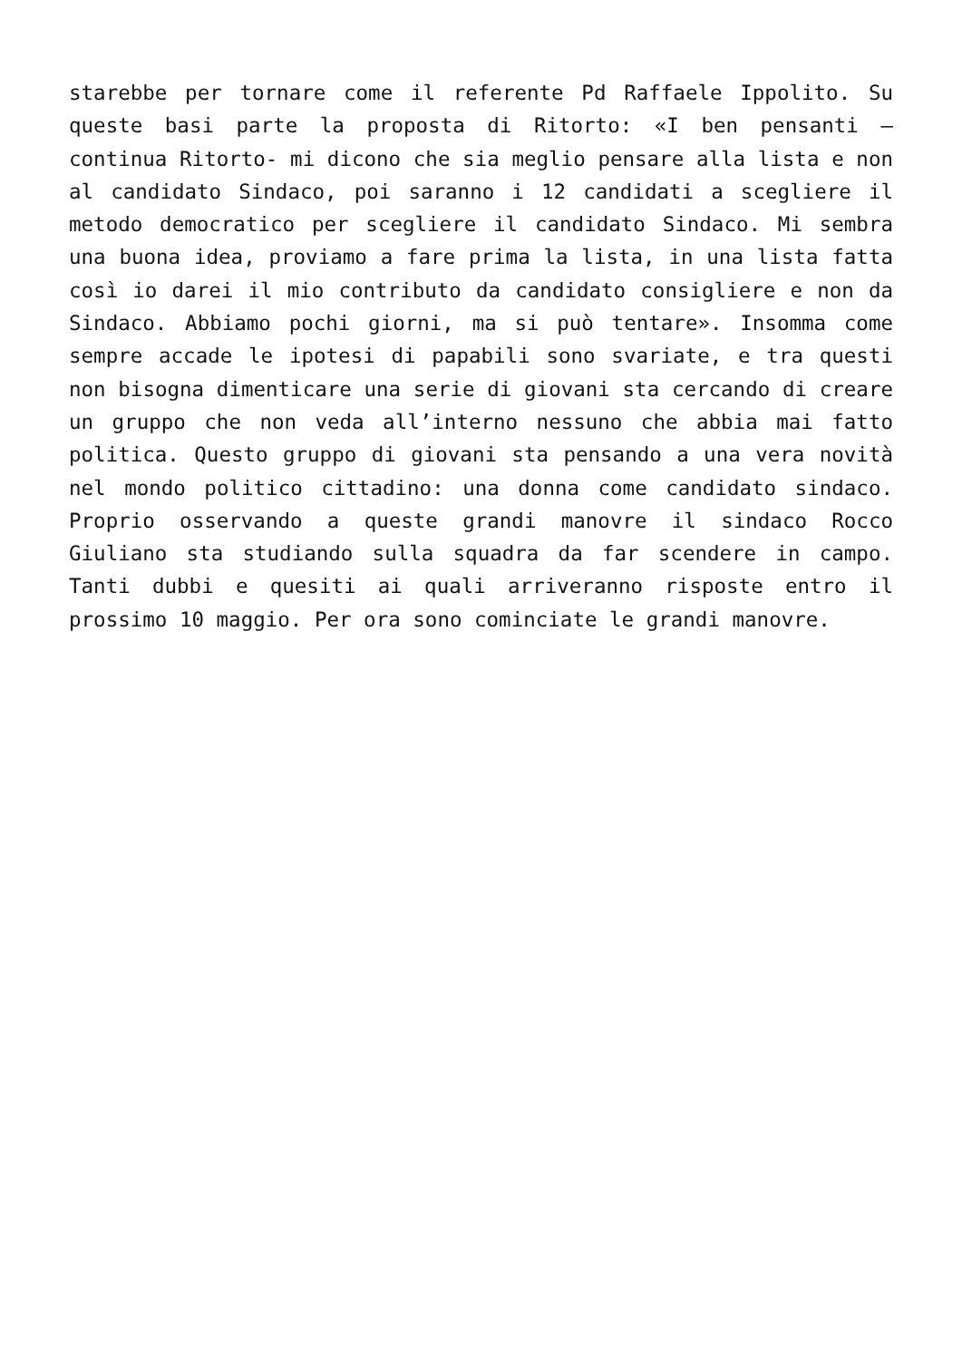starebbe per tornare come il referente Pd Raffaele Ippolito. Su queste basi parte la proposta di Ritorto: «I ben pensanti – continua Ritorto- mi dicono che sia meglio pensare alla lista e non al candidato Sindaco, poi saranno i 12 candidati a scegliere il metodo democratico per scegliere il candidato Sindaco. Mi sembra una buona idea, proviamo a fare prima la lista, in una lista fatta così io darei il mio contributo da candidato consigliere e non da Sindaco. Abbiamo pochi giorni, ma si può tentare». Insomma come sempre accade le ipotesi di papabili sono svariate, e tra questi non bisogna dimenticare una serie di giovani sta cercando di creare un gruppo che non veda all’interno nessuno che abbia mai fatto politica. Questo gruppo di giovani sta pensando a una vera novità nel mondo politico cittadino: una donna come candidato sindaco. Proprio osservando a queste grandi manovre il sindaco Rocco Giuliano sta studiando sulla squadra da far scendere in campo. Tanti dubbi e quesiti ai quali arriveranno risposte entro il prossimo 10 maggio. Per ora sono cominciate le grandi manovre.